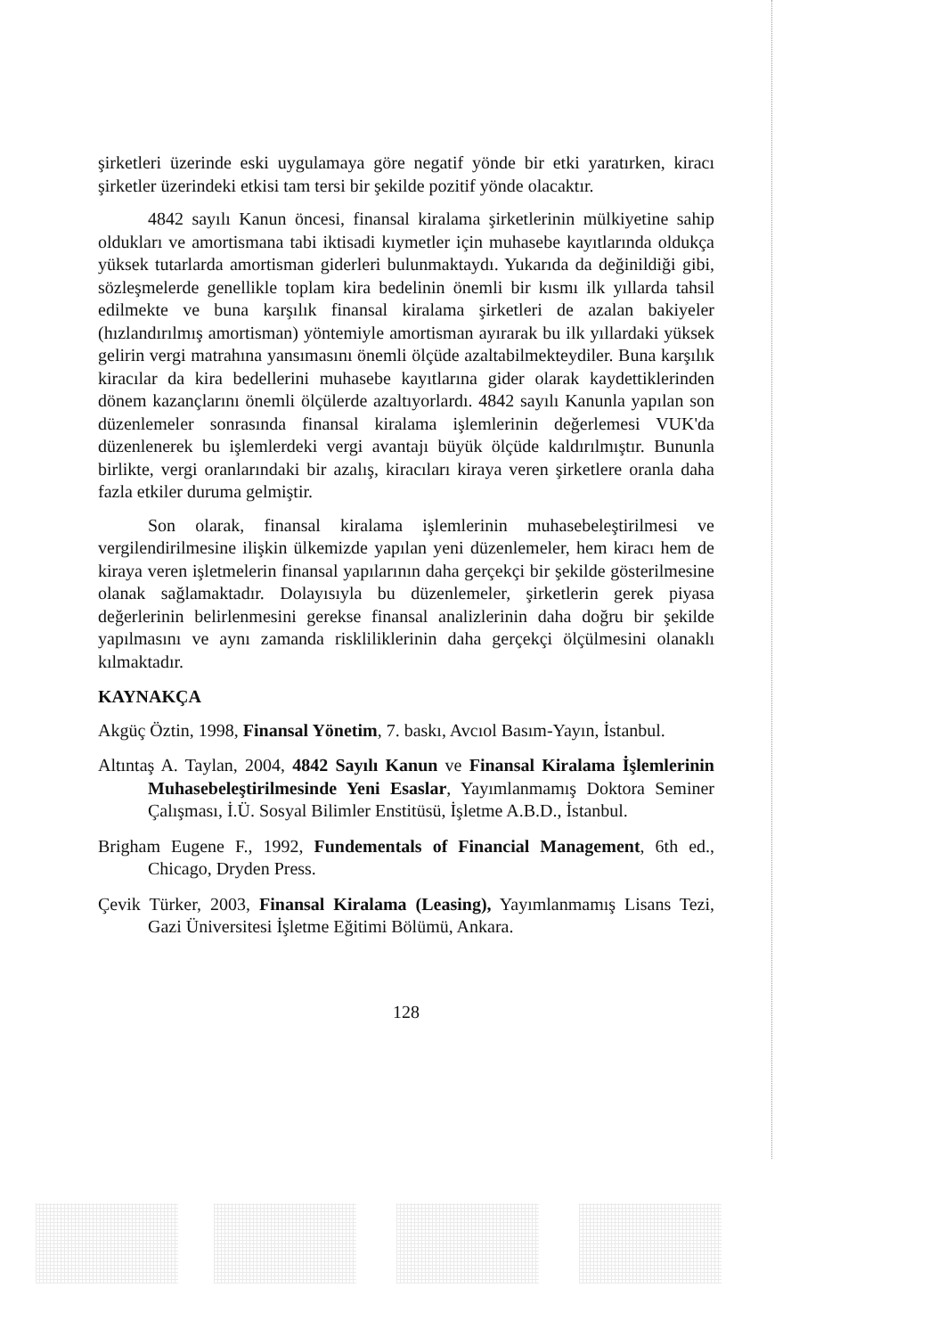şirketleri üzerinde eski uygulamaya göre negatif yönde bir etki yaratırken, kiracı şirketler üzerindeki etkisi tam tersi bir şekilde pozitif yönde olacaktır.
4842 sayılı Kanun öncesi, finansal kiralama şirketlerinin mülkiyetine sahip oldukları ve amortismana tabi iktisadi kıymetler için muhasebe kayıtlarında oldukça yüksek tutarlarda amortisman giderleri bulunmaktaydı. Yukarıda da değinildiği gibi, sözleşmelerde genellikle toplam kira bedelinin önemli bir kısmı ilk yıllarda tahsil edilmekte ve buna karşılık finansal kiralama şirketleri de azalan bakiyeler (hızlandırılmış amortisman) yöntemiyle amortisman ayırarak bu ilk yıllardaki yüksek gelirin vergi matrahına yansımasını önemli ölçüde azaltabilmekteydiler. Buna karşılık kiracılar da kira bedellerini muhasebe kayıtlarına gider olarak kaydettiklerinden dönem kazançlarını önemli ölçülerde azaltıyorlardı. 4842 sayılı Kanunla yapılan son düzenlemeler sonrasında finansal kiralama işlemlerinin değerlemesi VUK'da düzenlenerek bu işlemlerdeki vergi avantajı büyük ölçüde kaldırılmıştır. Bununla birlikte, vergi oranlarındaki bir azalış, kiracıları kiraya veren şirketlere oranla daha fazla etkiler duruma gelmiştir.
Son olarak, finansal kiralama işlemlerinin muhasebeleştirilmesi ve vergilendirilmesine ilişkin ülkemizde yapılan yeni düzenlemeler, hem kiracı hem de kiraya veren işletmelerin finansal yapılarının daha gerçekçi bir şekilde gösterilmesine olanak sağlamaktadır. Dolayısıyla bu düzenlemeler, şirketlerin gerek piyasa değerlerinin belirlenmesini gerekse finansal analizlerinin daha doğru bir şekilde yapılmasını ve aynı zamanda riskliliklerinin daha gerçekçi ölçülmesini olanaklı kılmaktadır.
KAYNAKÇA
Akgüç Öztin, 1998, Finansal Yönetim, 7. baskı, Avcıol Basım-Yayın, İstanbul.
Altıntaş A. Taylan, 2004, 4842 Sayılı Kanun ve Finansal Kiralama İşlemlerinin Muhasebeleştirilmesinde Yeni Esaslar, Yayımlanmamış Doktora Seminer Çalışması, İ.Ü. Sosyal Bilimler Enstitüsü, İşletme A.B.D., İstanbul.
Brigham Eugene F., 1992, Fundementals of Financial Management, 6th ed., Chicago, Dryden Press.
Çevik Türker, 2003, Finansal Kiralama (Leasing), Yayımlanmamış Lisans Tezi, Gazi Üniversitesi İşletme Eğitimi Bölümü, Ankara.
128